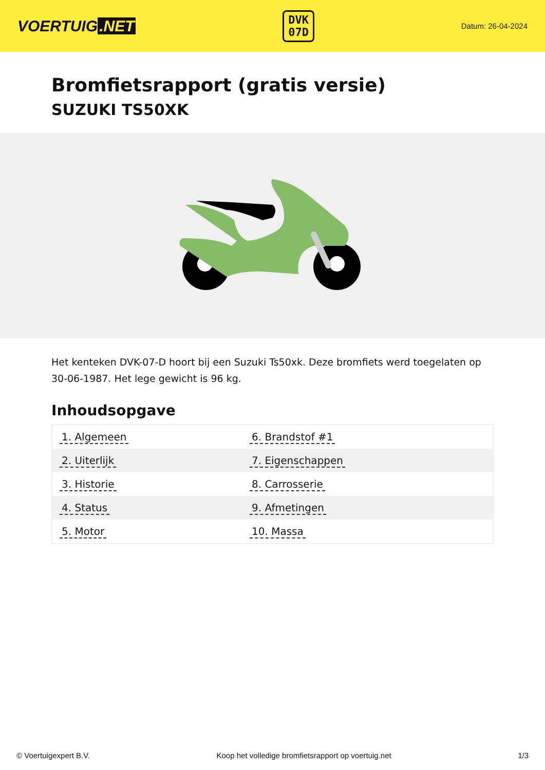VOERTUIG.NET
DVK
07D
Datum: 26-04-2024
Bromfietsrapport (gratis versie)
SUZUKI TS50XK
Het kenteken DVK-07-D hoort bij een Suzuki Ts50xk. Deze bromfiets werd toegelaten op 30-06-1987. Het lege gewicht is 96 kg.
Inhoudsopgave
| 1. Algemeen | 6. Brandstof #1 |
| 2. Uiterlijk | 7. Eigenschappen |
| 3. Historie | 8. Carrosserie |
| 4. Status | 9. Afmetingen |
| 5. Motor | 10. Massa |
© Voertuigexpert B.V. Koop het volledige bromfietsrapport op voertuig.net
1/3